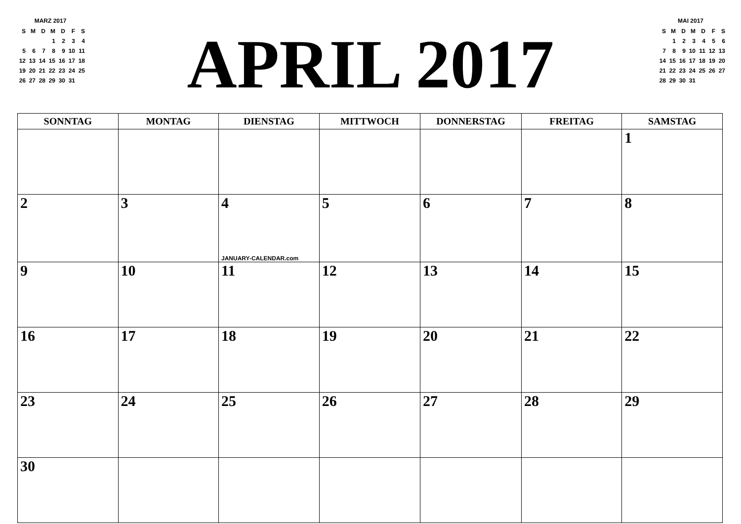MARZ 2017
| S | M | D | M | D | F | S |
| | | | 1 | 2 | 3 | 4 |
| 5 | 6 | 7 | 8 | 9 | 10 | 11 |
| 12 | 13 | 14 | 15 | 16 | 17 | 18 |
| 19 | 20 | 21 | 22 | 23 | 24 | 25 |
| 26 | 27 | 28 | 29 | 30 | 31 | |
APRIL 2017
MAI 2017
| S | M | D | M | D | F | S |
| | 1 | 2 | 3 | 4 | 5 | 6 |
| 7 | 8 | 9 | 10 | 11 | 12 | 13 |
| 14 | 15 | 16 | 17 | 18 | 19 | 20 |
| 21 | 22 | 23 | 24 | 25 | 26 | 27 |
| 28 | 29 | 30 | 31 | | | |
| SONNTAG | MONTAG | DIENSTAG | MITTWOCH | DONNERSTAG | FREITAG | SAMSTAG |
| --- | --- | --- | --- | --- | --- | --- |
| | | | | | | 1 |
| 2 | 3 | 4 JANUARY-CALENDAR.com | 5 | 6 | 7 | 8 |
| 9 | 10 | 11 | 12 | 13 | 14 | 15 |
| 16 | 17 | 18 | 19 | 20 | 21 | 22 |
| 23 | 24 | 25 | 26 | 27 | 28 | 29 |
| 30 | | | | | | |